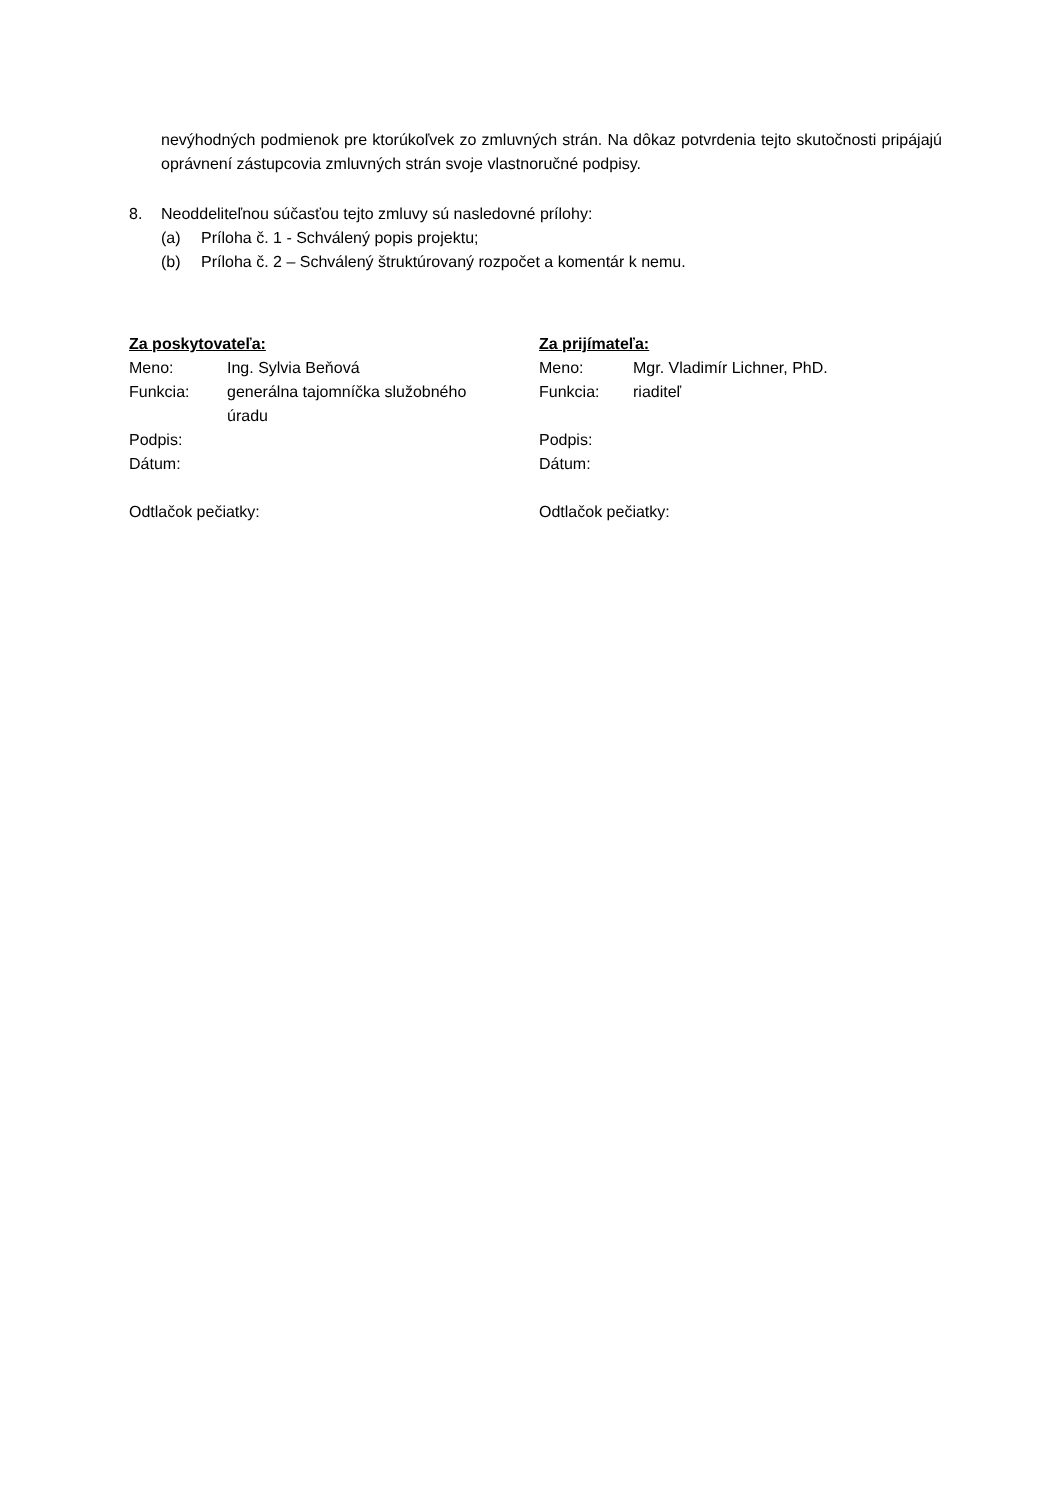nevýhodných podmienok pre ktorúkoľvek zo zmluvných strán. Na dôkaz potvrdenia tejto skutočnosti pripájajú oprávnení zástupcovia zmluvných strán svoje vlastnoručné podpisy.
8. Neoddeliteľnou súčasťou tejto zmluvy sú nasledovné prílohy:
(a) Príloha č. 1 - Schválený popis projektu;
(b) Príloha č. 2 – Schválený štruktúrovaný rozpočet a komentár k nemu.
Za poskytovateľa:
| Meno: | Ing. Sylvia Beňová |
| Funkcia: | generálna tajomníčka služobného úradu |
| Podpis: | |
| Dátum: | |
Odtlačok pečiatky:
Za prijímateľa:
| Meno: | Mgr. Vladimír Lichner, PhD. |
| Funkcia: | riaditeľ |
| Podpis: | |
| Dátum: | |
Odtlačok pečiatky: